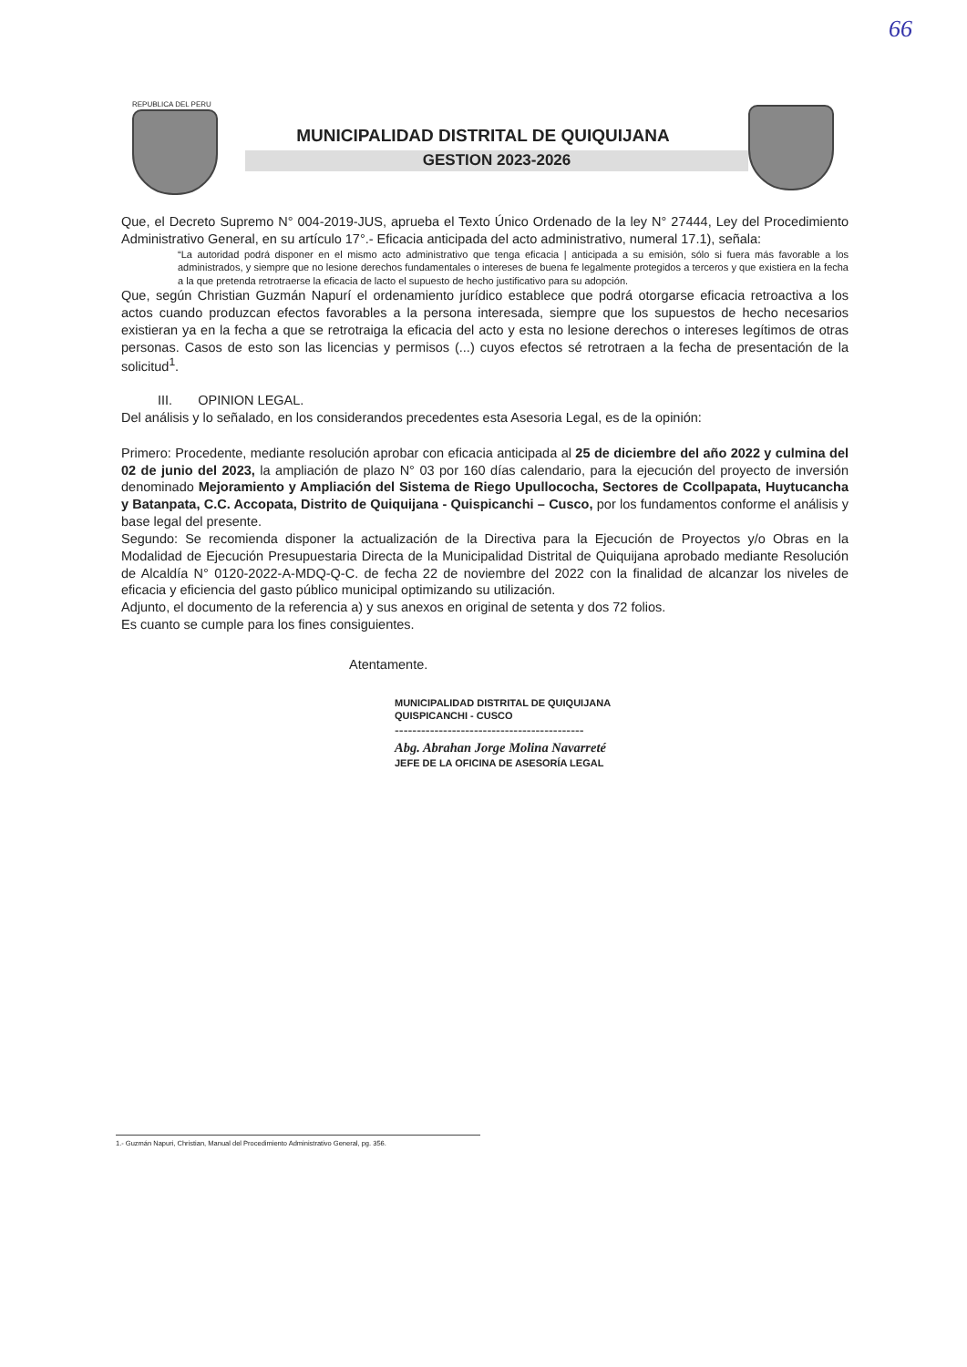66
REPUBLICA DEL PERU
MUNICIPALIDAD DISTRITAL DE QUIQUIJANA
GESTION 2023-2026
Que, el Decreto Supremo N° 004-2019-JUS, aprueba el Texto Único Ordenado de la ley N° 27444, Ley del Procedimiento Administrativo General, en su artículo 17°.- Eficacia anticipada del acto administrativo, numeral 17.1), señala:
“La autoridad podrá disponer en el mismo acto administrativo que tenga eficacia | anticipada a su emisión, sólo si fuera más favorable a los administrados, y siempre que no lesione derechos fundamentales o intereses de buena fe legalmente protegidos a terceros y que existiera en la fecha a la que pretenda retrotraerse la eficacia de lacto el supuesto de hecho justificativo para su adopción.
Que, según Christian Guzmán Napurí el ordenamiento jurídico establece que podrá otorgarse eficacia retroactiva a los actos cuando produzcan efectos favorables a la persona interesada, siempre que los supuestos de hecho necesarios existieran ya en la fecha a que se retrotraiga la eficacia del acto y esta no lesione derechos o intereses legítimos de otras personas. Casos de esto son las licencias y permisos (...) cuyos efectos sé retrotraen a la fecha de presentación de la solicitud<sup>1</sup>.
III. OPINION LEGAL.
Del análisis y lo señalado, en los considerandos precedentes esta Asesoria Legal, es de la opinión:
Primero: Procedente, mediante resolución aprobar con eficacia anticipada al 25 de diciembre del año 2022 y culmina del 02 de junio del 2023, la ampliación de plazo N° 03 por 160 días calendario, para la ejecución del proyecto de inversión denominado Mejoramiento y Ampliación del Sistema de Riego Upullococha, Sectores de Ccollpapata, Huytucancha y Batanpata, C.C. Accopata, Distrito de Quiquijana - Quispicanchi – Cusco, por los fundamentos conforme el análisis y base legal del presente.
Segundo: Se recomienda disponer la actualización de la Directiva para la Ejecución de Proyectos y/o Obras en la Modalidad de Ejecución Presupuestaria Directa de la Municipalidad Distrital de Quiquijana aprobado mediante Resolución de Alcaldía N° 0120-2022-A-MDQ-Q-C. de fecha 22 de noviembre del 2022 con la finalidad de alcanzar los niveles de eficacia y eficiencia del gasto público municipal optimizando su utilización.
Adjunto, el documento de la referencia a) y sus anexos en original de setenta y dos 72 folios.
Es cuanto se cumple para los fines consiguientes.
Atentamente.
MUNICIPALIDAD DISTRITAL DE QUIQUIJANA
QUISPICANCHI - CUSCO
-------------------------------------------
Abg. Abrahan Jorge Molina Navarreté
JEFE DE LA OFICINA DE ASESORÍA LEGAL
1.- Guzmán Napuri, Christian, Manual del Procedimiento Administrativo General, pg. 356.